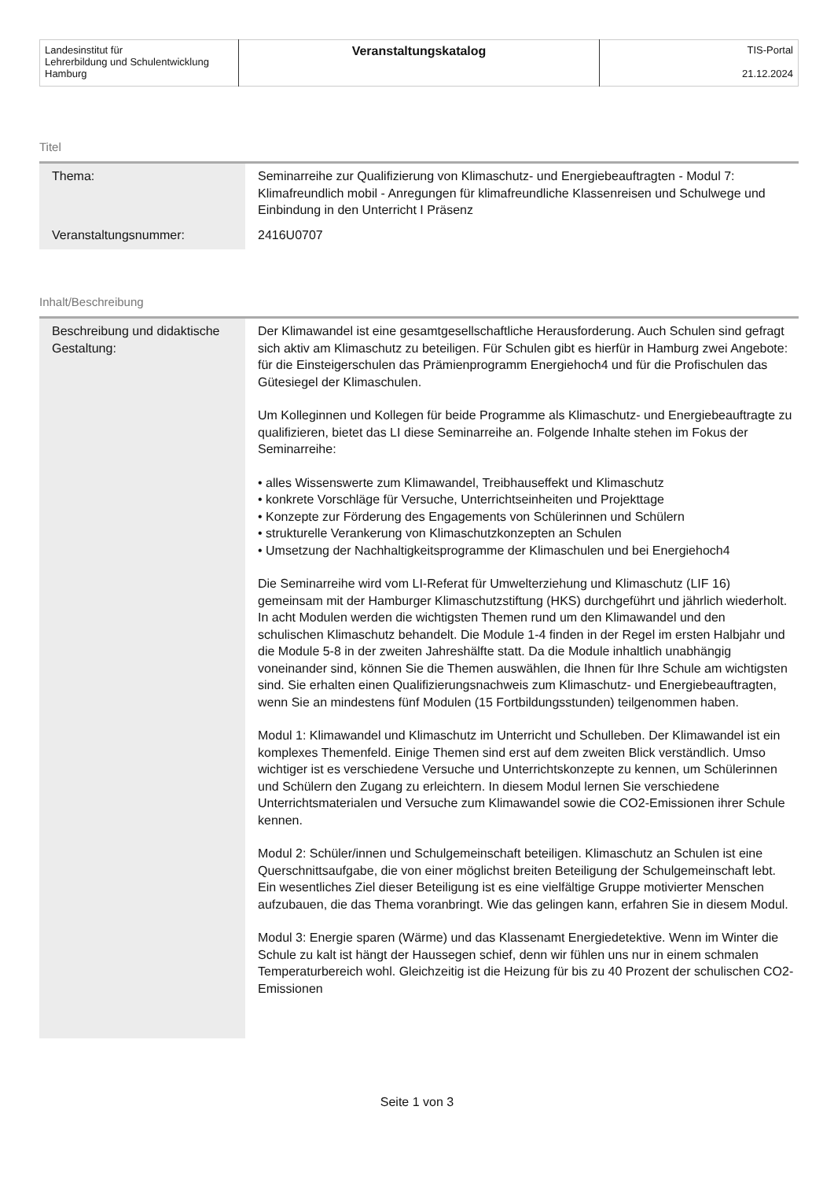| Landesinstitut für Lehrerbildung und Schulentwicklung Hamburg | Veranstaltungskatalog | TIS-Portal 21.12.2024 |
Titel
| Thema: | Seminarreihe zur Qualifizierung von Klimaschutz- und Energiebeauftragten - Modul 7: Klimafreundlich mobil - Anregungen für klimafreundliche Klassenreisen und Schulwege und Einbindung in den Unterricht I Präsenz |
| Veranstaltungsnummer: | 2416U0707 |
Inhalt/Beschreibung
| Beschreibung und didaktische Gestaltung: | Der Klimawandel ist eine gesamtgesellschaftliche Herausforderung. Auch Schulen sind gefragt sich aktiv am Klimaschutz zu beteiligen. Für Schulen gibt es hierfür in Hamburg zwei Angebote: für die Einsteigerschulen das Prämienprogramm Energiehoch4 und für die Profischulen das Gütesiegel der Klimaschulen. Um Kolleginnen und Kollegen für beide Programme als Klimaschutz- und Energiebeauftragte zu qualifizieren, bietet das LI diese Seminarreihe an. Folgende Inhalte stehen im Fokus der Seminarreihe: • alles Wissenswerte zum Klimawandel, Treibhauseffekt und Klimaschutz • konkrete Vorschläge für Versuche, Unterrichtseinheiten und Projekttage • Konzepte zur Förderung des Engagements von Schülerinnen und Schülern • strukturelle Verankerung von Klimaschutzkonzepten an Schulen • Umsetzung der Nachhaltigkeitsprogramme der Klimaschulen und bei Energiehoch4 Die Seminarreihe wird vom LI-Referat für Umwelterziehung und Klimaschutz (LIF 16) gemeinsam mit der Hamburger Klimaschutzstiftung (HKS) durchgeführt und jährlich wiederholt. In acht Modulen werden die wichtigsten Themen rund um den Klimawandel und den schulischen Klimaschutz behandelt. Die Module 1-4 finden in der Regel im ersten Halbjahr und die Module 5-8 in der zweiten Jahreshälfte statt. Da die Module inhaltlich unabhängig voneinander sind, können Sie die Themen auswählen, die Ihnen für Ihre Schule am wichtigsten sind. Sie erhalten einen Qualifizierungsnachweis zum Klimaschutz- und Energiebeauftragten, wenn Sie an mindestens fünf Modulen (15 Fortbildungsstunden) teilgenommen haben. Modul 1: Klimawandel und Klimaschutz im Unterricht und Schulleben. Der Klimawandel ist ein komplexes Themenfeld. Einige Themen sind erst auf dem zweiten Blick verständlich. Umso wichtiger ist es verschiedene Versuche und Unterrichtskonzepte zu kennen, um Schülerinnen und Schülern den Zugang zu erleichtern. In diesem Modul lernen Sie verschiedene Unterrichtsmaterialen und Versuche zum Klimawandel sowie die CO2-Emissionen ihrer Schule kennen. Modul 2: Schüler/innen und Schulgemeinschaft beteiligen. Klimaschutz an Schulen ist eine Querschnittsaufgabe, die von einer möglichst breiten Beteiligung der Schulgemeinschaft lebt. Ein wesentliches Ziel dieser Beteiligung ist es eine vielfältige Gruppe motivierter Menschen aufzubauen, die das Thema voranbringt. Wie das gelingen kann, erfahren Sie in diesem Modul. Modul 3: Energie sparen (Wärme) und das Klassenamt Energiedetektive. Wenn im Winter die Schule zu kalt ist hängt der Haussegen schief, denn wir fühlen uns nur in einem schmalen Temperaturbereich wohl. Gleichzeitig ist die Heizung für bis zu 40 Prozent der schulischen CO2-Emissionen |
Seite 1 von 3